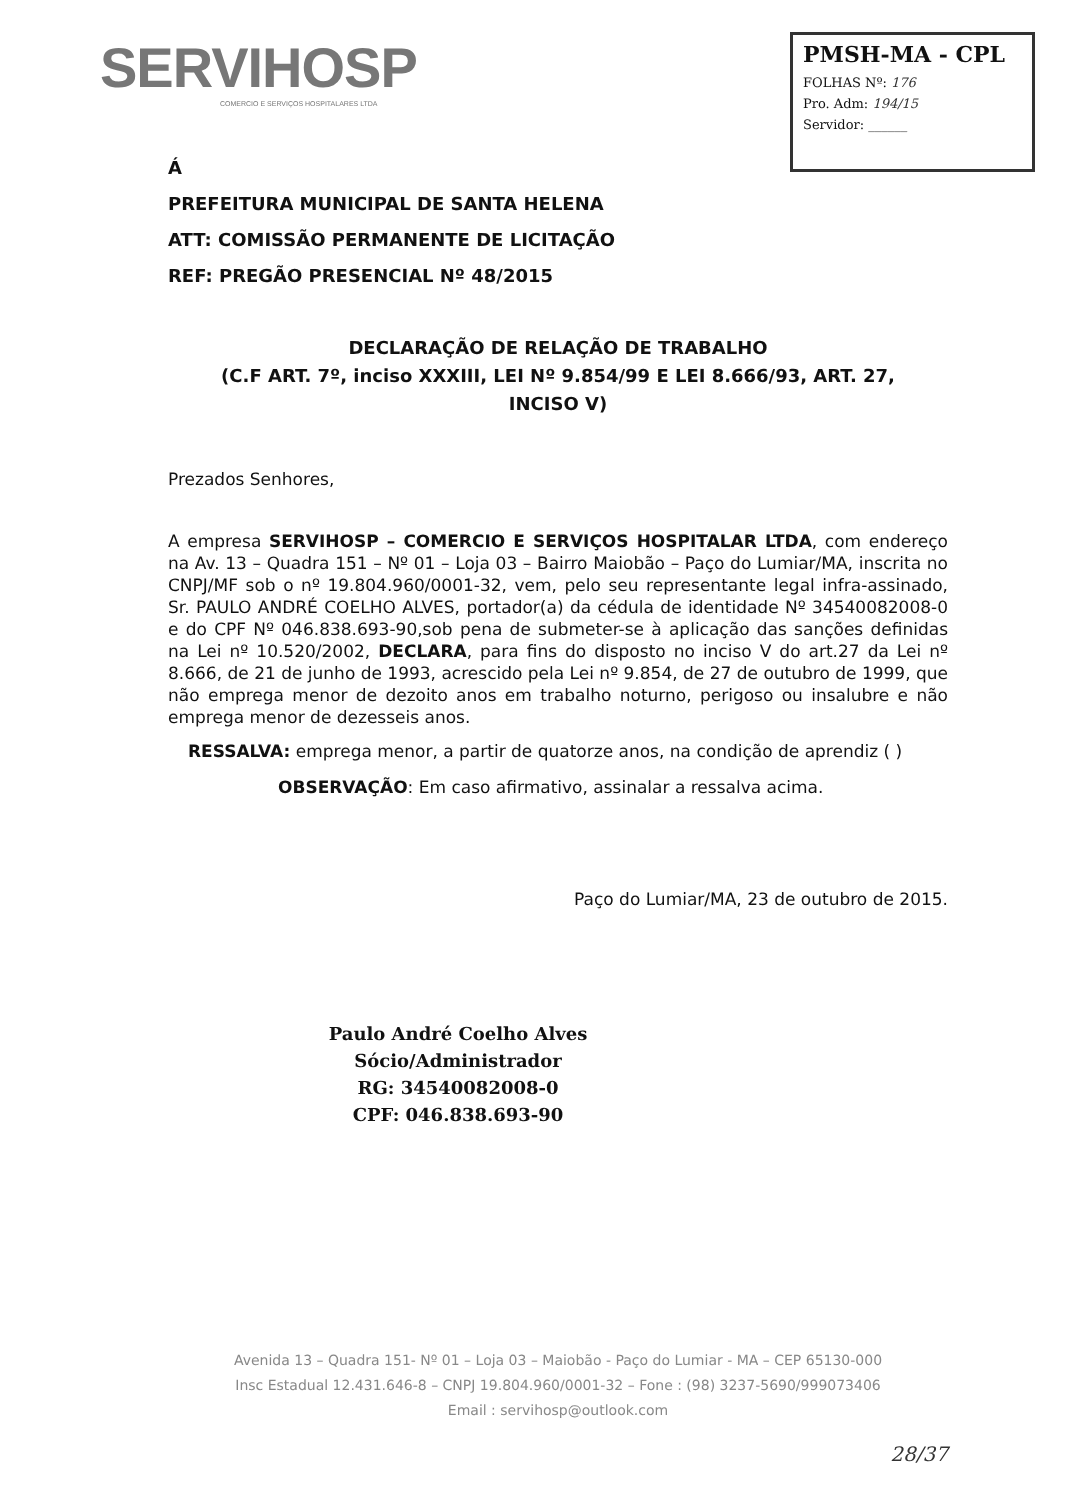SERVIHOSP
COMERCIO E SERVIÇOS HOSPITALARES LTDA
PMSH-MA - CPL
FOLHAS Nº: 176
Pro. Adm: 194/15
Servidor: ______
Á
PREFEITURA MUNICIPAL DE SANTA HELENA
ATT: COMISSÃO PERMANENTE DE LICITAÇÃO
REF: PREGÃO PRESENCIAL Nº 48/2015
DECLARAÇÃO DE RELAÇÃO DE TRABALHO
(C.F ART. 7º, inciso XXXIII, LEI Nº 9.854/99 E LEI 8.666/93, ART. 27,
INCISO V)
Prezados Senhores,
A empresa SERVIHOSP – COMERCIO E SERVIÇOS HOSPITALAR LTDA, com endereço na Av. 13 – Quadra 151 – Nº 01 – Loja 03 – Bairro Maiobão – Paço do Lumiar/MA, inscrita no CNPJ/MF sob o nº 19.804.960/0001-32, vem, pelo seu representante legal infra-assinado, Sr. PAULO ANDRÉ COELHO ALVES, portador(a) da cédula de identidade Nº 34540082008-0 e do CPF Nº 046.838.693-90,sob pena de submeter-se à aplicação das sanções definidas na Lei nº 10.520/2002, DECLARA, para fins do disposto no inciso V do art.27 da Lei nº 8.666, de 21 de junho de 1993, acrescido pela Lei nº 9.854, de 27 de outubro de 1999, que não emprega menor de dezoito anos em trabalho noturno, perigoso ou insalubre e não emprega menor de dezesseis anos.
RESSALVA: emprega menor, a partir de quatorze anos, na condição de aprendiz ( )
OBSERVAÇÃO: Em caso afirmativo, assinalar a ressalva acima.
Paço do Lumiar/MA, 23 de outubro de 2015.
Paulo André Coelho Alves
Sócio/Administrador
RG: 34540082008-0
CPF: 046.838.693-90
Avenida 13 – Quadra 151- Nº 01 – Loja 03 – Maiobão - Paço do Lumiar - MA – CEP 65130-000
Insc Estadual 12.431.646-8 – CNPJ 19.804.960/0001-32 – Fone : (98) 3237-5690/999073406
Email : servihosp@outlook.com
28/37